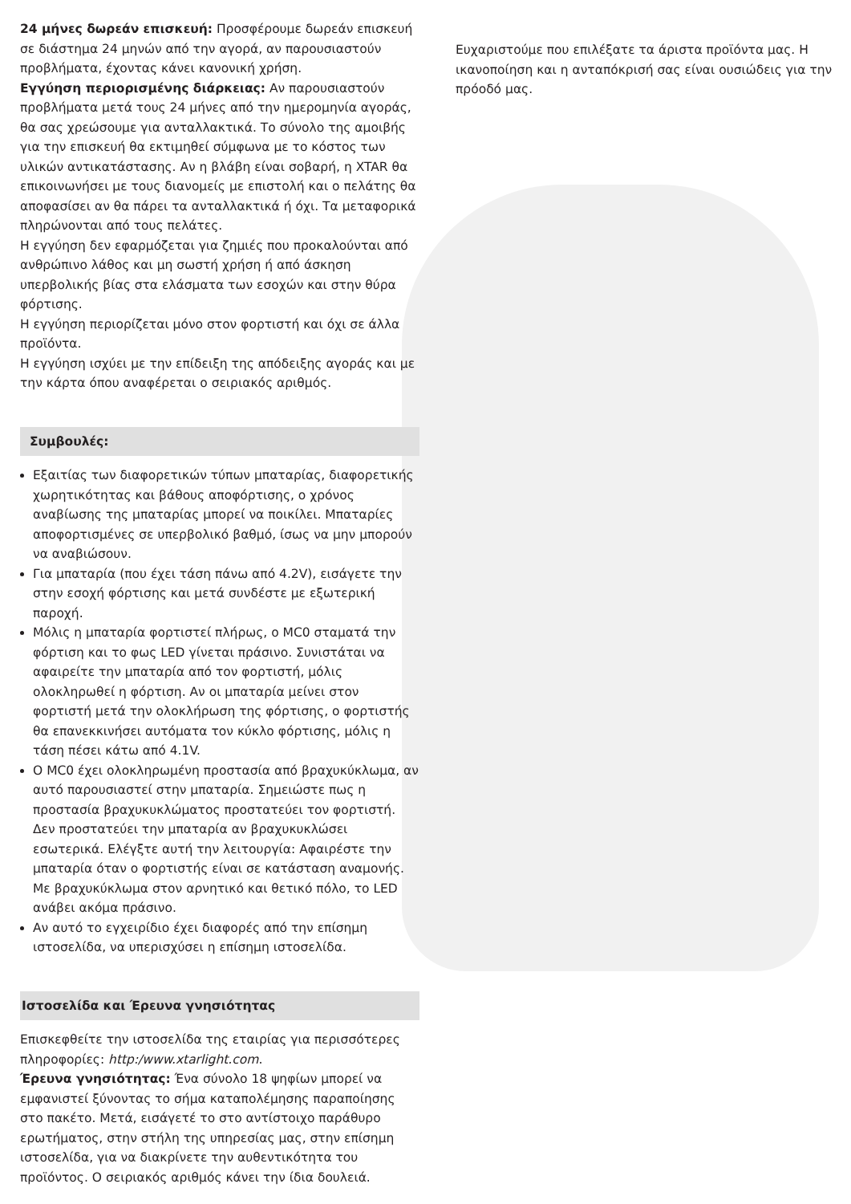24 μήνες δωρεάν επισκευή: Προσφέρουμε δωρεάν επισκευή σε διάστημα 24 μηνών από την αγορά, αν παρουσιαστούν προβλήματα, έχοντας κάνει κανονική χρήση.
Εγγύηση περιορισμένης διάρκειας: Αν παρουσιαστούν προβλήματα μετά τους 24 μήνες από την ημερομηνία αγοράς, θα σας χρεώσουμε για ανταλλακτικά. Το σύνολο της αμοιβής για την επισκευή θα εκτιμηθεί σύμφωνα με το κόστος των υλικών αντικατάστασης. Αν η βλάβη είναι σοβαρή, η XTAR θα επικοινωνήσει με τους διανομείς με επιστολή και ο πελάτης θα αποφασίσει αν θα πάρει τα ανταλλακτικά ή όχι. Τα μεταφορικά πληρώνονται από τους πελάτες.
Η εγγύηση δεν εφαρμόζεται για ζημιές που προκαλούνται από ανθρώπινο λάθος και μη σωστή χρήση ή από άσκηση υπερβολικής βίας στα ελάσματα των εσοχών και στην θύρα φόρτισης.
Η εγγύηση περιορίζεται μόνο στον φορτιστή και όχι σε άλλα προϊόντα.
Η εγγύηση ισχύει με την επίδειξη της απόδειξης αγοράς και με την κάρτα όπου αναφέρεται ο σειριακός αριθμός.
Συμβουλές:
Εξαιτίας των διαφορετικών τύπων μπαταρίας, διαφορετικής χωρητικότητας και βάθους αποφόρτισης, ο χρόνος αναβίωσης της μπαταρίας μπορεί να ποικίλει. Μπαταρίες αποφορτισμένες σε υπερβολικό βαθμό, ίσως να μην μπορούν να αναβιώσουν.
Για μπαταρία (που έχει τάση πάνω από 4.2V), εισάγετε την στην εσοχή φόρτισης και μετά συνδέστε με εξωτερική παροχή.
Μόλις η μπαταρία φορτιστεί πλήρως, ο MC0 σταματά την φόρτιση και το φως LED γίνεται πράσινο. Συνιστάται να αφαιρείτε την μπαταρία από τον φορτιστή, μόλις ολοκληρωθεί η φόρτιση. Αν οι μπαταρία μείνει στον φορτιστή μετά την ολοκλήρωση της φόρτισης, ο φορτιστής θα επανεκκινήσει αυτόματα τον κύκλο φόρτισης, μόλις η τάση πέσει κάτω από 4.1V.
Ο MC0 έχει ολοκληρωμένη προστασία από βραχυκύκλωμα, αν αυτό παρουσιαστεί στην μπαταρία. Σημειώστε πως η προστασία βραχυκυκλώματος προστατεύει τον φορτιστή. Δεν προστατεύει την μπαταρία αν βραχυκυκλώσει εσωτερικά. Ελέγξτε αυτή την λειτουργία: Αφαιρέστε την μπαταρία όταν ο φορτιστής είναι σε κατάσταση αναμονής. Με βραχυκύκλωμα στον αρνητικό και θετικό πόλο, το LED ανάβει ακόμα πράσινο.
Αν αυτό το εγχειρίδιο έχει διαφορές από την επίσημη ιστοσελίδα, να υπερισχύσει η επίσημη ιστοσελίδα.
Ιστοσελίδα και Έρευνα γνησιότητας
Επισκεφθείτε την ιστοσελίδα της εταιρίας για περισσότερες πληροφορίες: http:/www.xtarlight.com.
Έρευνα γνησιότητας: Ένα σύνολο 18 ψηφίων μπορεί να εμφανιστεί ξύνοντας το σήμα καταπολέμησης παραποίησης στο πακέτο. Μετά, εισάγετέ το στο αντίστοιχο παράθυρο ερωτήματος, στην στήλη της υπηρεσίας μας, στην επίσημη ιστοσελίδα, για να διακρίνετε την αυθεντικότητα του προϊόντος. Ο σειριακός αριθμός κάνει την ίδια δουλειά.
Ευχαριστούμε που επιλέξατε τα άριστα προϊόντα μας. Η ικανοποίηση και η ανταπόκρισή σας είναι ουσιώδεις για την πρόοδό μας.